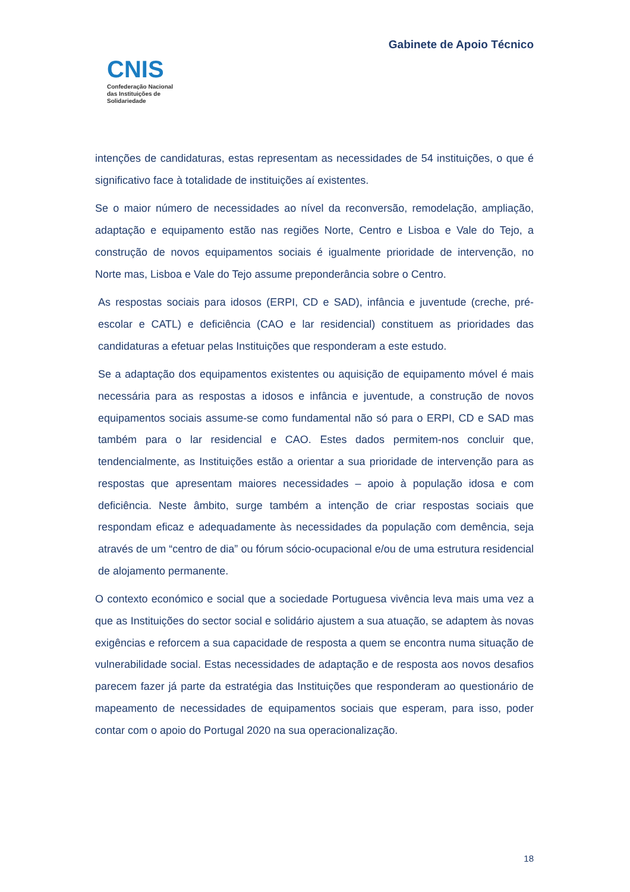CNIS
Confederação Nacional
das Instituições de
Solidariedade
Gabinete de Apoio Técnico
intenções de candidaturas, estas representam as necessidades de 54 instituições, o que é significativo face à totalidade de instituições aí existentes.
Se o maior número de necessidades ao nível da reconversão, remodelação, ampliação, adaptação e equipamento estão nas regiões Norte, Centro e Lisboa e Vale do Tejo, a construção de novos equipamentos sociais é igualmente prioridade de intervenção, no Norte mas, Lisboa e Vale do Tejo assume preponderância sobre o Centro.
As respostas sociais para idosos (ERPI, CD e SAD), infância e juventude (creche, pré-escolar e CATL) e deficiência (CAO e lar residencial) constituem as prioridades das candidaturas a efetuar pelas Instituições que responderam a este estudo.
Se a adaptação dos equipamentos existentes ou aquisição de equipamento móvel é mais necessária para as respostas a idosos e infância e juventude, a construção de novos equipamentos sociais assume-se como fundamental não só para o ERPI, CD e SAD mas também para o lar residencial e CAO. Estes dados permitem-nos concluir que, tendencialmente, as Instituições estão a orientar a sua prioridade de intervenção para as respostas que apresentam maiores necessidades – apoio à população idosa e com deficiência. Neste âmbito, surge também a intenção de criar respostas sociais que respondam eficaz e adequadamente às necessidades da população com demência, seja através de um “centro de dia” ou fórum sócio-ocupacional e/ou de uma estrutura residencial de alojamento permanente.
O contexto económico e social que a sociedade Portuguesa vivência leva mais uma vez a que as Instituições do sector social e solidário ajustem a sua atuação, se adaptem às novas exigências e reforcem a sua capacidade de resposta a quem se encontra numa situação de vulnerabilidade social. Estas necessidades de adaptação e de resposta aos novos desafios parecem fazer já parte da estratégia das Instituições que responderam ao questionário de mapeamento de necessidades de equipamentos sociais que esperam, para isso, poder contar com o apoio do Portugal 2020 na sua operacionalização.
18